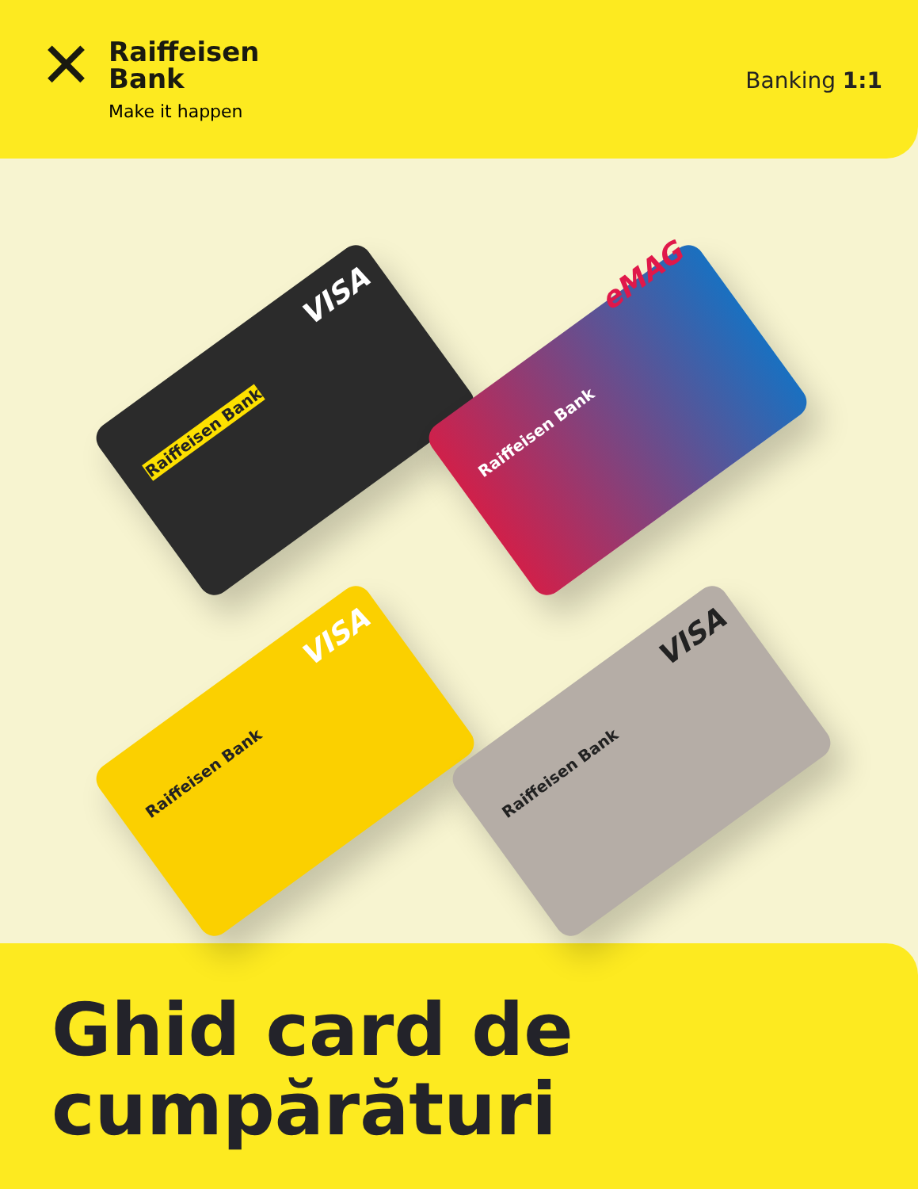✕
Raiffeisen
Bank
Make it happen
Banking 1:1
Raiffeisen Bank
VISA
Raiffeisen Bank
eMAG
Raiffeisen Bank
VISA
Raiffeisen Bank
VISA
Ghid card de
cumpărături